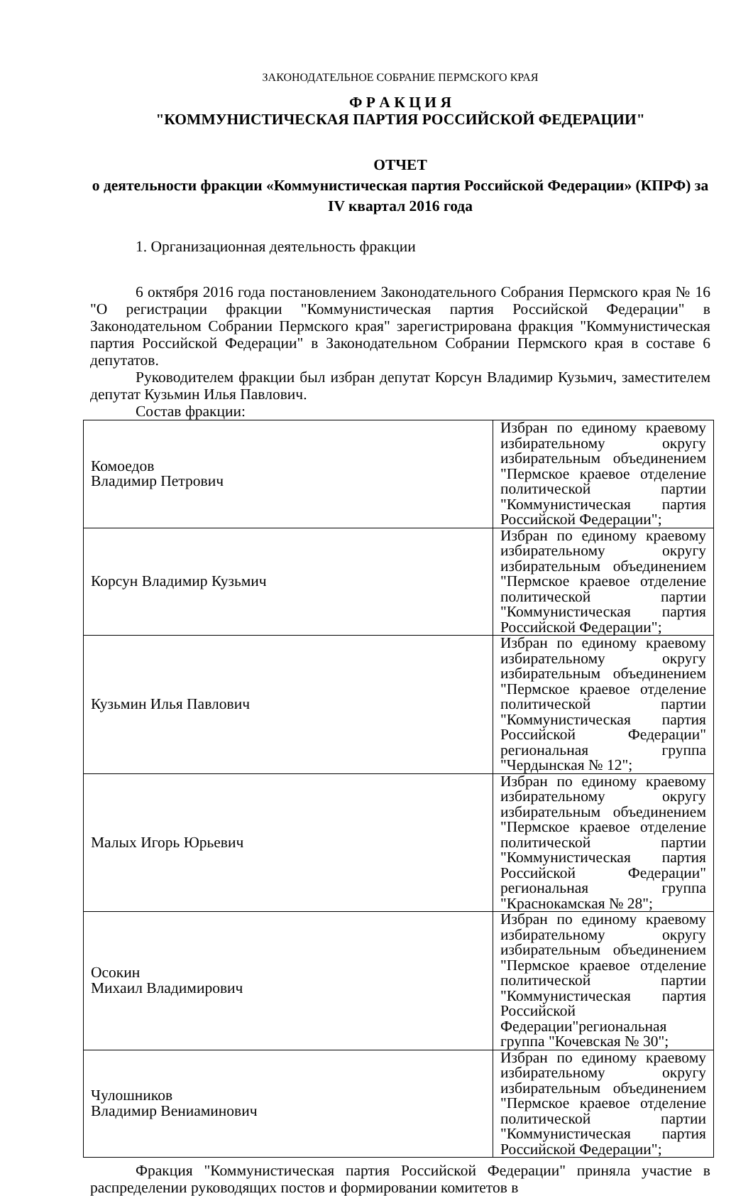ЗАКОНОДАТЕЛЬНОЕ СОБРАНИЕ ПЕРМСКОГО КРАЯ
Ф Р А К Ц И Я
"КОММУНИСТИЧЕСКАЯ ПАРТИЯ РОССИЙСКОЙ ФЕДЕРАЦИИ"
ОТЧЕТ
о деятельности фракции «Коммунистическая партия Российской Федерации» (КПРФ) за IV квартал 2016 года
1. Организационная деятельность фракции
6 октября 2016 года постановлением Законодательного Собрания Пермского края № 16 "О регистрации фракции "Коммунистическая партия Российской Федерации" в Законодательном Собрании Пермского края" зарегистрирована фракция "Коммунистическая партия Российской Федерации" в Законодательном Собрании Пермского края в составе 6 депутатов.
Руководителем фракции был избран депутат Корсун Владимир Кузьмич, заместителем депутат Кузьмин Илья Павлович.
Состав фракции:
| Комоедов Владимир Петрович | Избран по единому краевому избирательному округу избирательным объединением "Пермское краевое отделение политической партии "Коммунистическая партия Российской Федерации"; |
| Корсун Владимир Кузьмич | Избран по единому краевому избирательному округу избирательным объединением "Пермское краевое отделение политической партии "Коммунистическая партия Российской Федерации"; |
| Кузьмин Илья Павлович | Избран по единому краевому избирательному округу избирательным объединением "Пермское краевое отделение политической партии "Коммунистическая партия Российской Федерации" региональная группа "Чердынская № 12"; |
| Малых Игорь Юрьевич | Избран по единому краевому избирательному округу избирательным объединением "Пермское краевое отделение политической партии "Коммунистическая партия Российской Федерации" региональная группа "Краснокамская № 28"; |
| Осокин Михаил Владимирович | Избран по единому краевому избирательному округу избирательным объединением "Пермское краевое отделение политической партии "Коммунистическая партия Российской Федерации"региональная группа "Кочевская № 30"; |
| Чулошников Владимир Вениаминович | Избран по единому краевому избирательному округу избирательным объединением "Пермское краевое отделение политической партии "Коммунистическая партия Российской Федерации"; |
Фракция "Коммунистическая партия Российской Федерации" приняла участие в распределении руководящих постов и формировании комитетов в